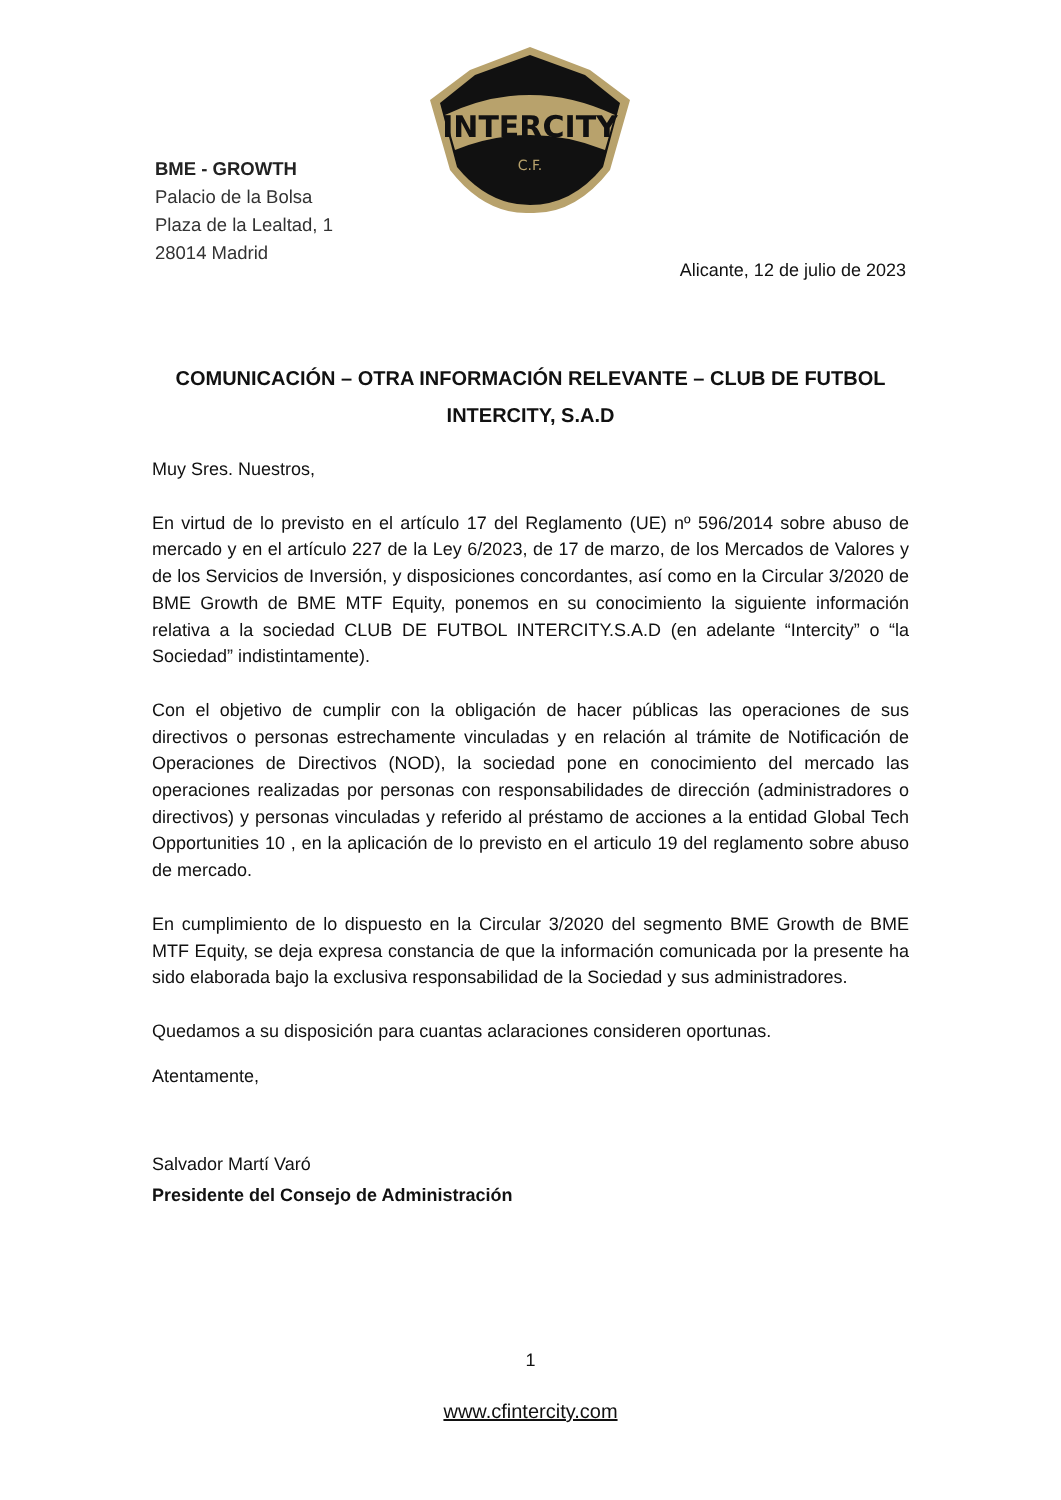INTERCITY
C.F.
BME - GROWTH
Palacio de la Bolsa
Plaza de la Lealtad, 1
28014 Madrid
Alicante, 12 de julio de 2023
COMUNICACIÓN – OTRA INFORMACIÓN RELEVANTE – CLUB DE FUTBOL INTERCITY, S.A.D
Muy Sres. Nuestros,
En virtud de lo previsto en el artículo 17 del Reglamento (UE) nº 596/2014 sobre abuso de mercado y en el artículo 227 de la Ley 6/2023, de 17 de marzo, de los Mercados de Valores y de los Servicios de Inversión, y disposiciones concordantes, así como en la Circular 3/2020 de BME Growth de BME MTF Equity, ponemos en su conocimiento la siguiente información relativa a la sociedad CLUB DE FUTBOL INTERCITY.S.A.D (en adelante “Intercity” o “la Sociedad” indistintamente).
Con el objetivo de cumplir con la obligación de hacer públicas las operaciones de sus directivos o personas estrechamente vinculadas y en relación al trámite de Notificación de Operaciones de Directivos (NOD), la sociedad pone en conocimiento del mercado las operaciones realizadas por personas con responsabilidades de dirección (administradores o directivos) y personas vinculadas y referido al préstamo de acciones a la entidad Global Tech Opportunities 10 , en la aplicación de lo previsto en el articulo 19 del reglamento sobre abuso de mercado.
En cumplimiento de lo dispuesto en la Circular 3/2020 del segmento BME Growth de BME MTF Equity, se deja expresa constancia de que la información comunicada por la presente ha sido elaborada bajo la exclusiva responsabilidad de la Sociedad y sus administradores.
Quedamos a su disposición para cuantas aclaraciones consideren oportunas.
Atentamente,
Salvador Martí Varó
Presidente del Consejo de Administración
1
www.cfintercity.com